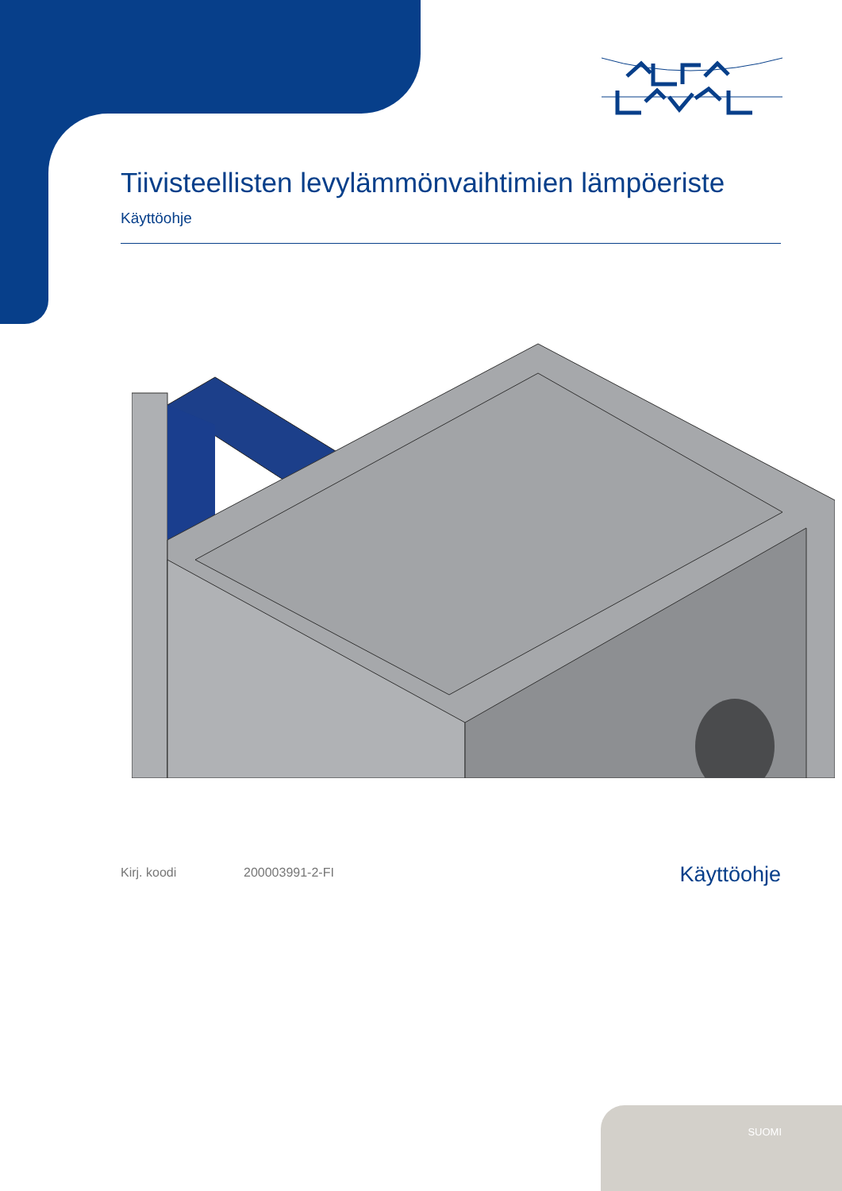Tiivisteellisten levylämmönvaihtimien lämpöeriste
Käyttöohje
Kirj. koodi 200003991-2-FI
Käyttöohje
SUOMI